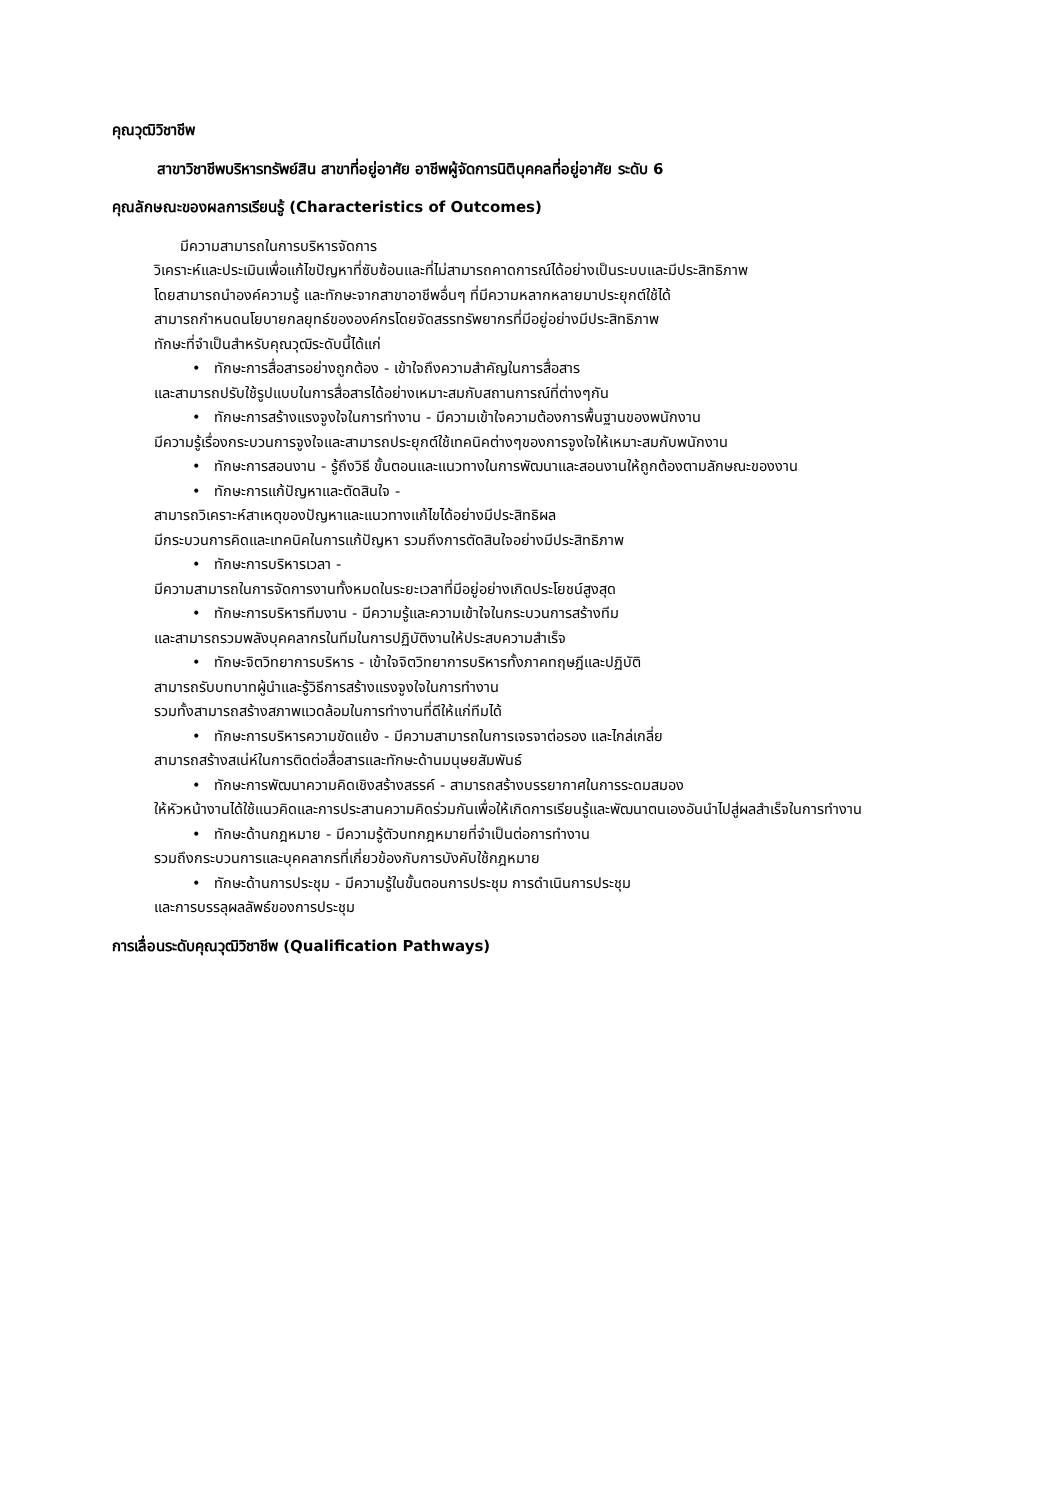คุณวุฒิวิชาชีพ
สาขาวิชาชีพบริหารทรัพย์สิน สาขาที่อยู่อาศัย อาชีพผู้จัดการนิติบุคคลที่อยู่อาศัย ระดับ 6
คุณลักษณะของผลการเรียนรู้ (Characteristics of Outcomes)
มีความสามารถในการบริหารจัดการ
วิเคราะห์และประเมินเพื่อแก้ไขปัญหาที่ซับซ้อนและที่ไม่สามารถคาดการณ์ได้อย่างเป็นระบบและมีประสิทธิภาพ
โดยสามารถนำองค์ความรู้ และทักษะจากสาขาอาชีพอื่นๆ ที่มีความหลากหลายมาประยุกต์ใช้ได้
สามารถกำหนดนโยบายกลยุทธ์ขององค์กรโดยจัดสรรทรัพยากรที่มีอยู่อย่างมีประสิทธิภาพ
ทักษะที่จำเป็นสำหรับคุณวุฒิระดับนี้ได้แก่
• ทักษะการสื่อสารอย่างถูกต้อง - เข้าใจถึงความสำคัญในการสื่อสาร
และสามารถปรับใช้รูปแบบในการสื่อสารได้อย่างเหมาะสมกับสถานการณ์ที่ต่างๆกัน
• ทักษะการสร้างแรงจูงใจในการทำงาน - มีความเข้าใจความต้องการพื้นฐานของพนักงาน
มีความรู้เรื่องกระบวนการจูงใจและสามารถประยุกต์ใช้เทคนิคต่างๆของการจูงใจให้เหมาะสมกับพนักงาน
• ทักษะการสอนงาน - รู้ถึงวิธี ขั้นตอนและแนวทางในการพัฒนาและสอนงานให้ถูกต้องตามลักษณะของงาน
• ทักษะการแก้ปัญหาและตัดสินใจ -
สามารถวิเคราะห์สาเหตุของปัญหาและแนวทางแก้ไขได้อย่างมีประสิทธิผล
มีกระบวนการคิดและเทคนิคในการแก้ปัญหา รวมถึงการตัดสินใจอย่างมีประสิทธิภาพ
• ทักษะการบริหารเวลา -
มีความสามารถในการจัดการงานทั้งหมดในระยะเวลาที่มีอยู่อย่างเกิดประโยชน์สูงสุด
• ทักษะการบริหารทีมงาน - มีความรู้และความเข้าใจในกระบวนการสร้างทีม
และสามารถรวมพลังบุคคลากรในทีมในการปฏิบัติงานให้ประสบความสำเร็จ
• ทักษะจิตวิทยาการบริหาร - เข้าใจจิตวิทยาการบริหารทั้งภาคทฤษฎีและปฏิบัติ
สามารถรับบทบาทผู้นำและรู้วิธีการสร้างแรงจูงใจในการทำงาน
รวมทั้งสามารถสร้างสภาพแวดล้อมในการทำงานที่ดีให้แก่ทีมได้
• ทักษะการบริหารความขัดแย้ง - มีความสามารถในการเจรจาต่อรอง และไกล่เกลี่ย
สามารถสร้างสเน่ห์ในการติดต่อสื่อสารและทักษะด้านมนุษยสัมพันธ์
• ทักษะการพัฒนาความคิดเชิงสร้างสรรค์ - สามารถสร้างบรรยากาศในการระดมสมอง
ให้หัวหน้างานได้ใช้แนวคิดและการประสานความคิดร่วมกันเพื่อให้เกิดการเรียนรู้และพัฒนาตนเองอันนำไปสู่ผลสำเร็จในการทำงาน
• ทักษะด้านกฎหมาย - มีความรู้ตัวบทกฎหมายที่จำเป็นต่อการทำงาน
รวมถึงกระบวนการและบุคคลากรที่เกี่ยวข้องกับการบังคับใช้กฎหมาย
• ทักษะด้านการประชุม - มีความรู้ในขั้นตอนการประชุม การดำเนินการประชุม
และการบรรลุผลลัพธ์ของการประชุม
การเลื่อนระดับคุณวุฒิวิชาชีพ (Qualification Pathways)